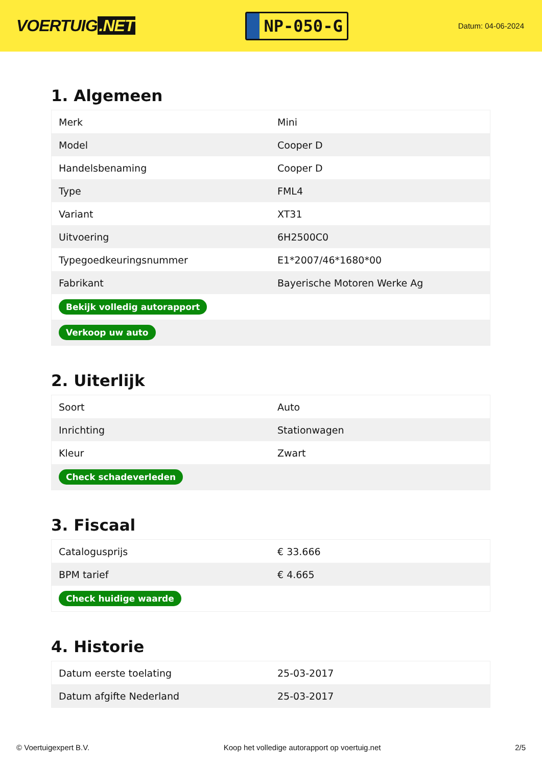VOERTUIG.NET
NP-050-G
Datum: 04-06-2024
1. Algemeen
| Merk | Mini |
| Model | Cooper D |
| Handelsbenaming | Cooper D |
| Type | FML4 |
| Variant | XT31 |
| Uitvoering | 6H2500C0 |
| Typegoedkeuringsnummer | E1*2007/46*1680*00 |
| Fabrikant | Bayerische Motoren Werke Ag |
| Bekijk volledig autorapport | |
| Verkoop uw auto | |
2. Uiterlijk
| Soort | Auto |
| Inrichting | Stationwagen |
| Kleur | Zwart |
| Check schadeverleden | |
3. Fiscaal
| Catalogusprijs | € 33.666 |
| BPM tarief | € 4.665 |
| Check huidige waarde | |
4. Historie
| Datum eerste toelating | 25-03-2017 |
| Datum afgifte Nederland | 25-03-2017 |
© Voertuigexpert B.V. Koop het volledige autorapport op voertuig.net 2/5